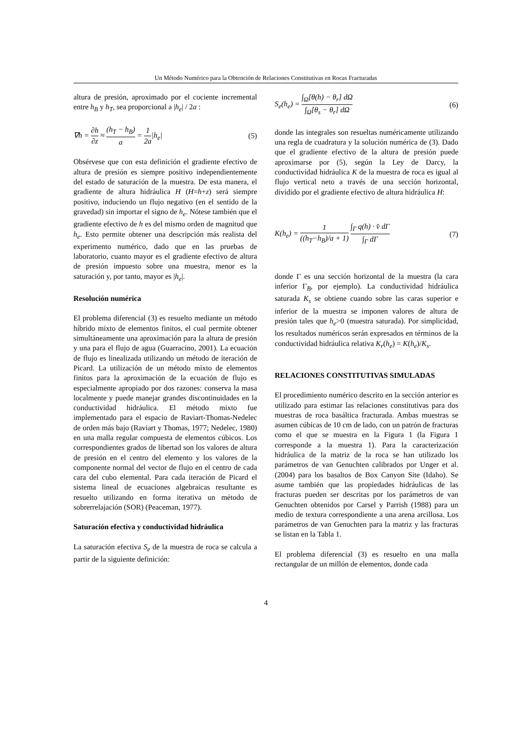Un Método Numérico para la Obtención de Relaciones Constitutivas en Rocas Fracturadas
altura de presión, aproximado por el cociente incremental entre h<sub>B</sub> y h<sub>T</sub>, sea proporcional a |h<sub>e</sub>| / 2a :
∇h = ∂h ∂z ≈ (h<sub>T</sub> − h<sub>B</sub>) a = 1 2a|h<sub>e</sub>|
(5)
Obsérvese que con esta definición el gradiente efectivo de altura de presión es siempre positivo independientemente del estado de saturación de la muestra. De esta manera, el gradiente de altura hidráulica H (H=h+z) será siempre positivo, induciendo un flujo negativo (en el sentido de la gravedad) sin importar el signo de h<sub>e</sub>. Nótese también que el gradiente efectivo de h es del mismo orden de magnitud que h<sub>e</sub>. Esto permite obtener una descripción más realista del experimento numérico, dado que en las pruebas de laboratorio, cuanto mayor es el gradiente efectivo de altura de presión impuesto sobre una muestra, menor es la saturación y, por tanto, mayor es |h<sub>e</sub>|.
Resolución numérica
El problema diferencial (3) es resuelto mediante un método híbrido mixto de elementos finitos, el cual permite obtener simultáneamente una aproximación para la altura de presión y una para el flujo de agua (Guarracino, 2001). La ecuación de flujo es linealizada utilizando un método de iteración de Picard. La utilización de un método mixto de elementos finitos para la aproximación de la ecuación de flujo es especialmente apropiado por dos razones: conserva la masa localmente y puede manejar grandes discontinuidades en la conductividad hidráulica. El método mixto fue implementado para el espacio de Raviart-Thomas-Nedelec de orden más bajo (Raviart y Thomas, 1977; Nedelec, 1980) en una malla regular compuesta de elementos cúbicos. Los correspondientes grados de libertad son los valores de altura de presión en el centro del elemento y los valores de la componente normal del vector de flujo en el centro de cada cara del cubo elemental. Para cada iteración de Picard el sistema lineal de ecuaciones algebraicas resultante es resuelto utilizando en forma iterativa un método de sobrerrelajación (SOR) (Peaceman, 1977).
Saturación efectiva y conductividad hidráulica
La saturación efectiva S<sub>e</sub> de la muestra de roca se calcula a partir de la siguiente definición:
S<sub>e</sub>(h<sub>e</sub>) = ∫<sub>Ω</sub>[θ(h) − θ<sub>r</sub>] dΩ ∫<sub>Ω</sub>[θ<sub>s</sub> − θ<sub>r</sub>] dΩ
(6)
donde las integrales son resueltas numéricamente utilizando una regla de cuadratura y la solución numérica de (3). Dado que el gradiente efectivo de la altura de presión puede aproximarse por (5), según la Ley de Darcy, la conductividad hidráulica K de la muestra de roca es igual al flujo vertical neto a través de una sección horizontal, dividido por el gradiente efectivo de altura hidráulica H:
K(h<sub>e</sub>) = 1 ((h<sub>T</sub>−h<sub>B</sub>)/a + 1) ∫<sub>Γ</sub> q(h) · v̂ dΓ ∫<sub>Γ</sub> dΓ
(7)
donde Γ es una sección horizontal de la muestra (la cara inferior Γ<sub>B</sub>, por ejemplo). La conductividad hidráulica saturada K<sub>s</sub> se obtiene cuando sobre las caras superior e inferior de la muestra se imponen valores de altura de presión tales que h<sub>e</sub>>0 (muestra saturada). Por simplicidad, los resultados numéricos serán expresados en términos de la conductividad hidráulica relativa K<sub>r</sub>(h<sub>e</sub>) = K(h<sub>e</sub>)/K<sub>s</sub>.
RELACIONES CONSTITUTIVAS SIMULADAS
El procedimiento numérico descrito en la sección anterior es utilizado para estimar las relaciones constitutivas para dos muestras de roca basáltica fracturada. Ambas muestras se asumen cúbicas de 10 cm de lado, con un patrón de fracturas como el que se muestra en la Figura 1 (la Figura 1 corresponde a la muestra 1). Para la caracterización hidráulica de la matriz de la roca se han utilizado los parámetros de van Genuchten calibrados por Unger et al. (2004) para los basaltos de Box Canyon Site (Idaho). Se asume también que las propiedades hidráulicas de las fracturas pueden ser descritas por los parámetros de van Genuchten obtenidos por Carsel y Parrish (1988) para un medio de textura correspondiente a una arena arcillosa. Los parámetros de van Genuchten para la matriz y las fracturas se listan en la Tabla 1.
El problema diferencial (3) es resuelto en una malla rectangular de un millón de elementos, donde cada
4